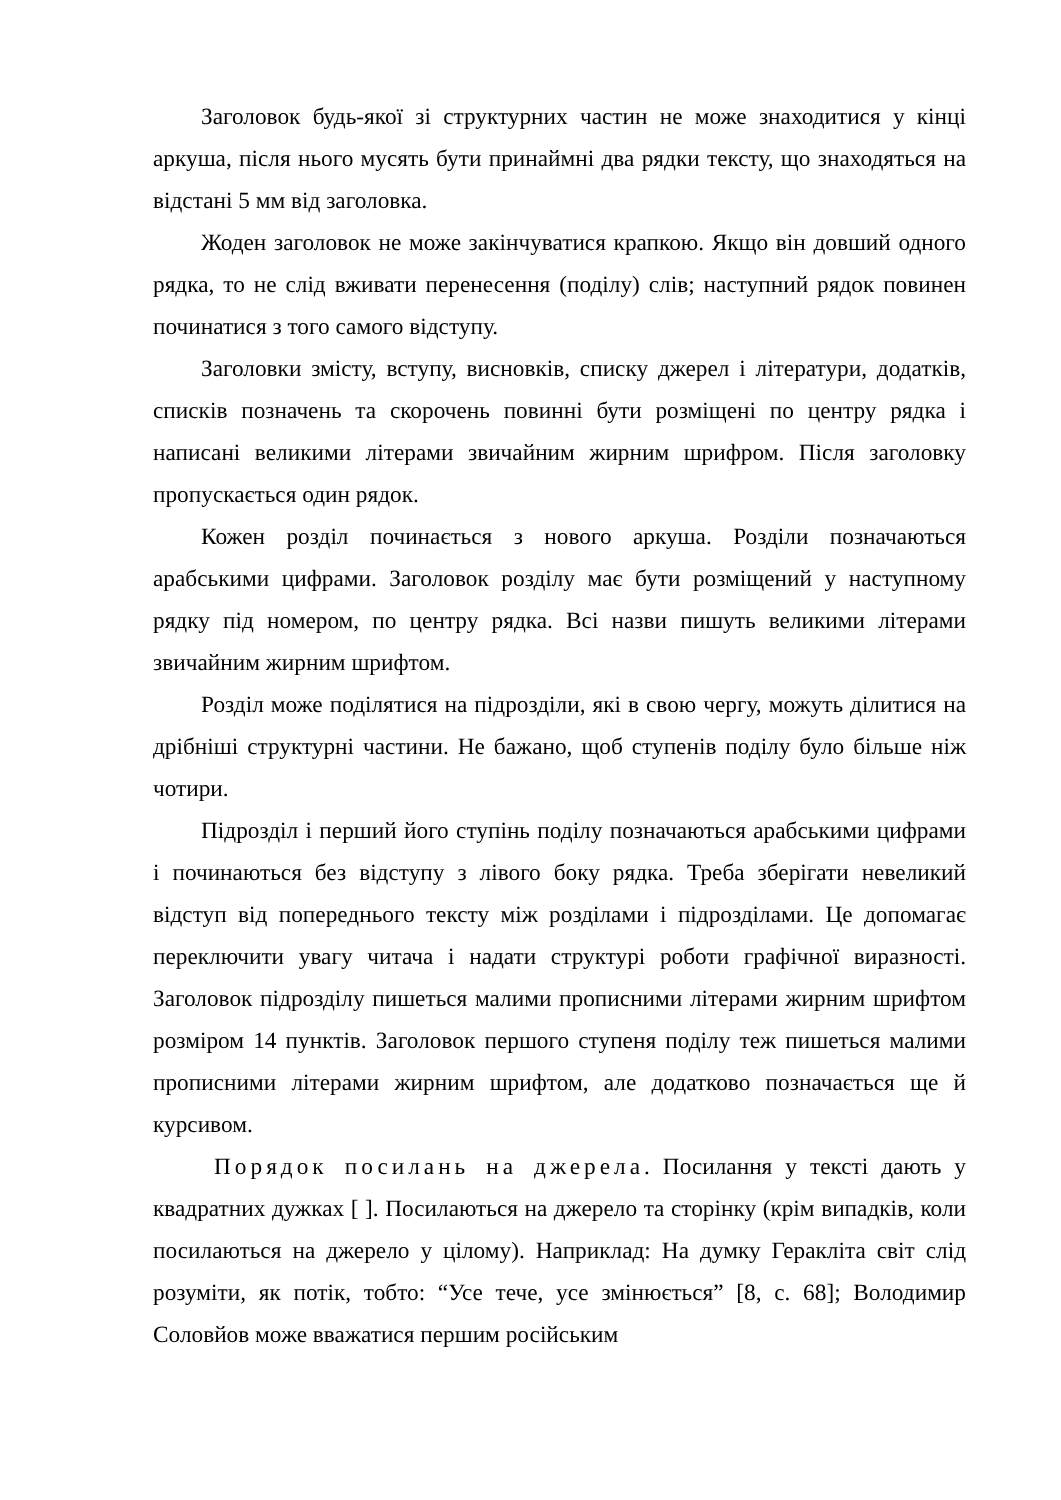Заголовок будь-якої зі структурних частин не може знаходитися у кінці аркуша, після нього мусять бути принаймні два рядки тексту, що знаходяться на відстані 5 мм від заголовка.
Жоден заголовок не може закінчуватися крапкою. Якщо він довший одного рядка, то не слід вживати перенесення (поділу) слів; наступний рядок повинен починатися з того самого відступу.
Заголовки змісту, вступу, висновків, списку джерел і літератури, додатків, списків позначень та скорочень повинні бути розміщені по центру рядка і написані великими літерами звичайним жирним шрифром. Після заголовку пропускається один рядок.
Кожен розділ починається з нового аркуша. Розділи позначаються арабськими цифрами. Заголовок розділу має бути розміщений у наступному рядку під номером, по центру рядка. Всі назви пишуть великими літерами звичайним жирним шрифтом.
Розділ може поділятися на підрозділи, які в свою чергу, можуть ділитися на дрібніші структурні частини. Не бажано, щоб ступенів поділу було більше ніж чотири.
Підрозділ і перший його ступінь поділу позначаються арабськими цифрами і починаються без відступу з лівого боку рядка. Треба зберігати невеликий відступ від попереднього тексту між розділами і підрозділами. Це допомагає переключити увагу читача і надати структурі роботи графічної виразності. Заголовок підрозділу пишеться малими прописними літерами жирним шрифтом розміром 14 пунктів. Заголовок першого ступеня поділу теж пишеться малими прописними літерами жирним шрифтом, але додатково позначається ще й курсивом.
Порядок посилань на джерела. Посилання у тексті дають у квадратних дужках [ ]. Посилаються на джерело та сторінку (крім випадків, коли посилаються на джерело у цілому). Наприклад: На думку Геракліта світ слід розуміти, як потік, тобто: “Усе тече, усе змінюється” [8, с. 68]; Володимир Соловйов може вважатися першим російським